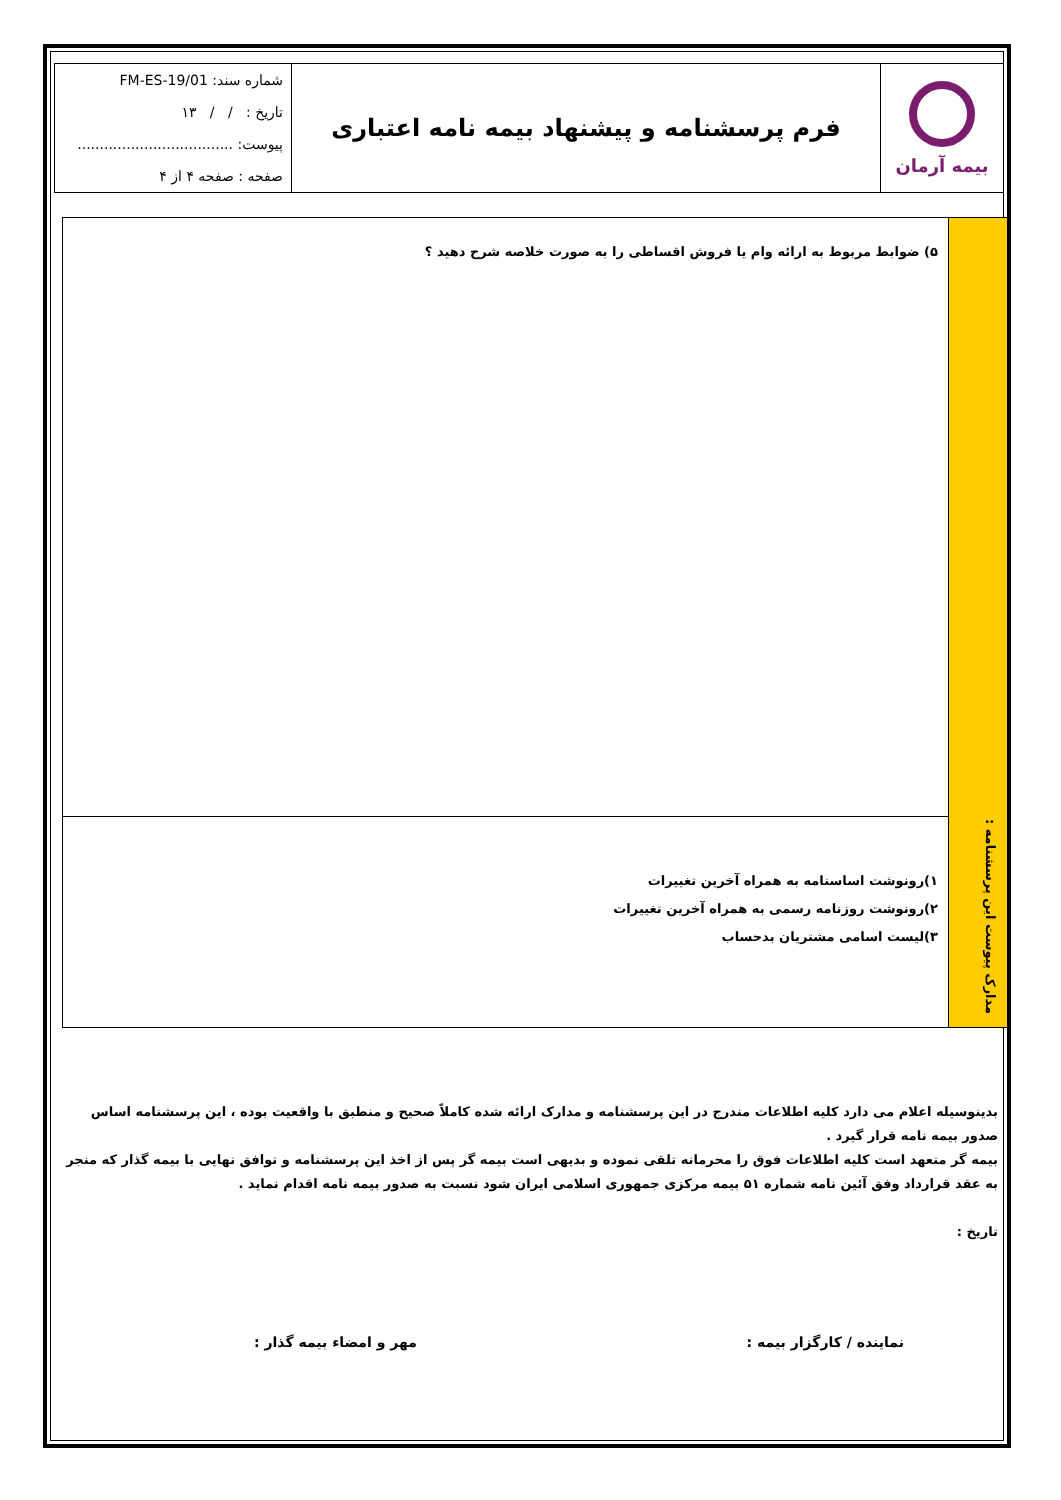| بیمه آرمان | فرم پرسشنامه و پیشنهاد بیمه نامه اعتباری | شماره سند: FM-ES-19/01 تاریخ : / / ۱۳ پیوست: ................................... صفحه : صفحه ۴ از ۴ |
| مدارک پیوست این پرسشنامه : | ۵) ضوابط مربوط به ارائه وام یا فروش اقساطی را به صورت خلاصه شرح دهید ؟ |
| | ۱)رونوشت اساسنامه به همراه آخرین تغییرات ۲)رونوشت روزنامه رسمی به همراه آخرین تغییرات ۳)لیست اسامی مشتریان بدحساب |
بدینوسیله اعلام می دارد کلیه اطلاعات مندرج در این پرسشنامه و مدارک ارائه شده کاملاً صحیح و منطبق با واقعیت بوده ، این پرسشنامه اساس صدور بیمه نامه قرار گیرد .
بیمه گر متعهد است کلیه اطلاعات فوق را محرمانه تلقی نموده و بدیهی است بیمه گر پس از اخذ این پرسشنامه و توافق نهایی با بیمه گذار که منجر به عقد قرارداد وفق آئین نامه شماره ۵۱ بیمه مرکزی جمهوری اسلامی ایران شود نسبت به صدور بیمه نامه اقدام نماید .
تاریخ :
نماینده / کارگزار بیمه : مهر و امضاء بیمه گذار :